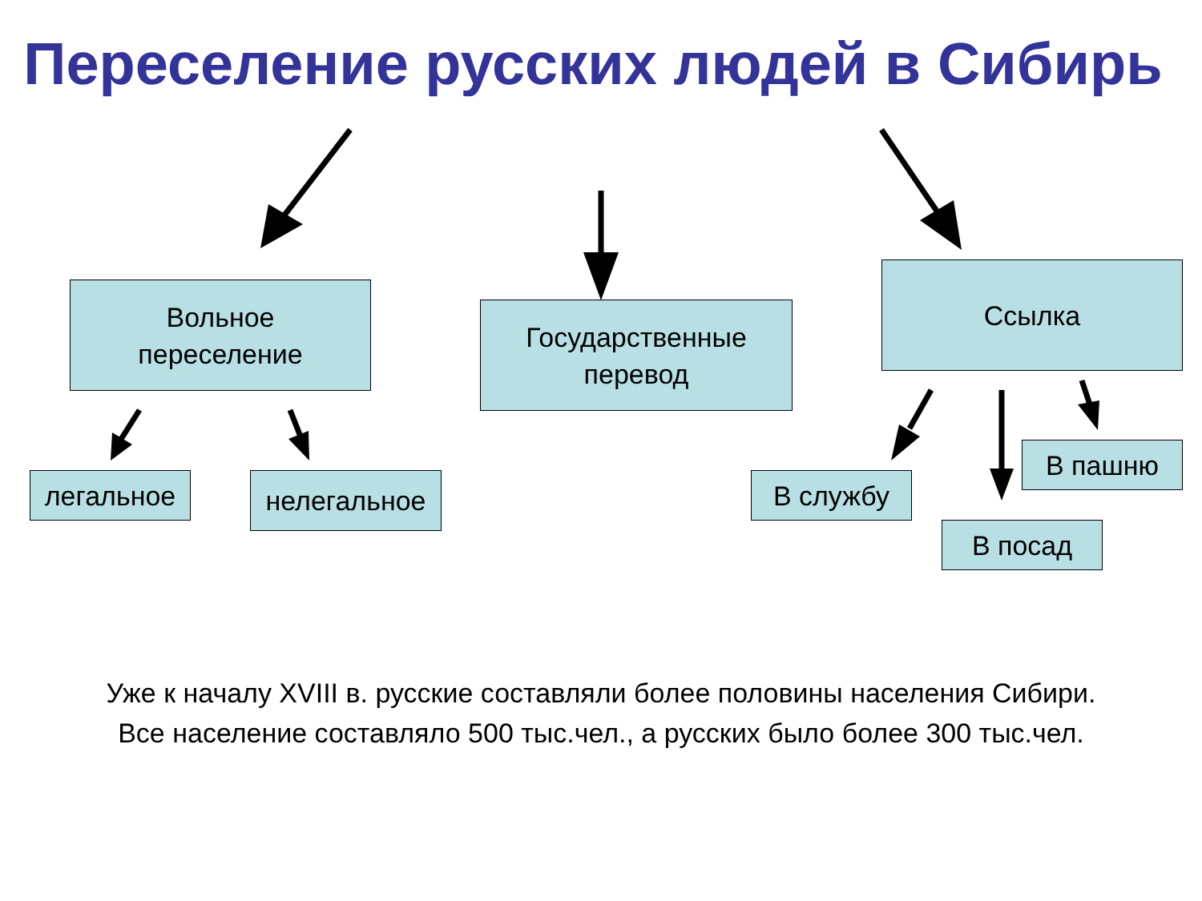Переселение русских людей в Сибирь
Вольное
переселение
Государственные
перевод
Ссылка
легальное нелегальное В службу
В пашню
В посад
Уже к началу XVIII в. русские составляли более половины населения Сибири. Все население составляло 500 тыс.чел., а русских было более 300 тыс.чел.